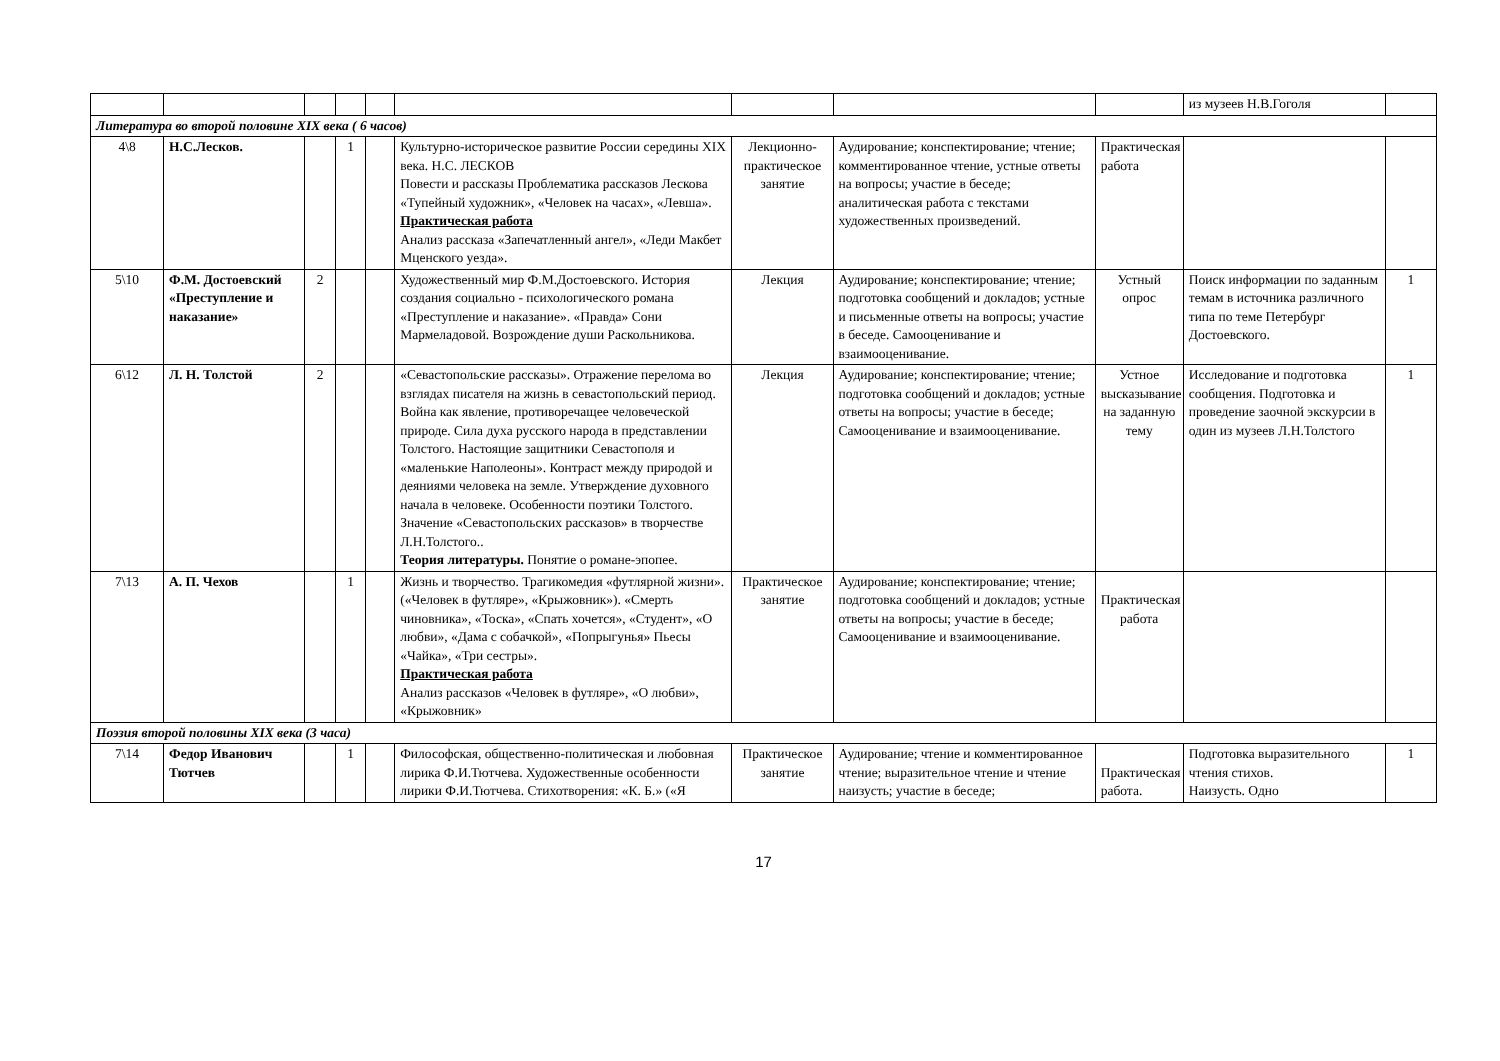| | | | | | | | | | из музеев Н.В.Гоголя | |
| Литература во второй половине XIX века ( 6 часов) | | | | | | | | | | |
| 4\8 | Н.С.Лесков. | | 1 | | Культурно-историческое развитие России середины XIX века. Н.С. ЛЕСКОВ Повести и рассказы Проблематика рассказов Лескова «Тупейный художник», «Человек на часах», «Левша». Практическая работа Анализ рассказа «Запечатленный ангел», «Леди Макбет Мценского уезда». | Лекционно-практическое занятие | Аудирование; конспектирование; чтение; комментированное чтение, устные ответы на вопросы; участие в беседе; аналитическая работа с текстами художественных произведений. | Практическая работа | | |
| 5\10 | Ф.М. Достоевский «Преступление и наказание» | 2 | | | Художественный мир Ф.М.Достоевского. История создания социально - психологического романа «Преступление и наказание». «Правда» Сони Мармеладовой. Возрождение души Раскольникова. | Лекция | Аудирование; конспектирование; чтение; подготовка сообщений и докладов; устные и письменные ответы на вопросы; участие в беседе. Самооценивание и взаимооценивание. | Устный опрос | Поиск информации по заданным темам в источника различного типа по теме Петербург Достоевского. | 1 |
| 6\12 | Л. Н. Толстой | 2 | | | «Севастопольские рассказы». Отражение перелома во взглядах писателя на жизнь в севастопольский период. Война как явление, противоречащее человеческой природе. Сила духа русского народа в представлении Толстого. Настоящие защитники Севастополя и «маленькие Наполеоны». Контраст между природой и деяниями человека на земле. Утверждение духовного начала в человеке. Особенности поэтики Толстого. Значение «Севастопольских рассказов» в творчестве Л.Н.Толстого.. Теория литературы. Понятие о романе-эпопее. | Лекция | Аудирование; конспектирование; чтение; подготовка сообщений и докладов; устные ответы на вопросы; участие в беседе; Самооценивание и взаимооценивание. | Устное высказывание на заданную тему | Исследование и подготовка сообщения. Подготовка и проведение заочной экскурсии в один из музеев Л.Н.Толстого | 1 |
| 7\13 | А. П. Чехов | | 1 | | Жизнь и творчество. Трагикомедия «футлярной жизни». («Человек в футляре», «Крыжовник»). «Смерть чиновника», «Тоска», «Спать хочется», «Студент», «О любви», «Дама с собачкой», «Попрыгунья» Пьесы «Чайка», «Три сестры». Практическая работа Анализ рассказов «Человек в футляре», «О любви», «Крыжовник» | Практическое занятие | Аудирование; конспектирование; чтение; подготовка сообщений и докладов; устные ответы на вопросы; участие в беседе; Самооценивание и взаимооценивание. | Практическая работа | | |
| Поэзия второй половины XIX века (3 часа) | | | | | | | | | | |
| 7\14 | Федор Иванович Тютчев | | 1 | | Философская, общественно-политическая и любовная лирика Ф.И.Тютчева. Художественные особенности лирики Ф.И.Тютчева. Стихотворения: «К. Б.» («Я | Практическое занятие | Аудирование; чтение и комментированное чтение; выразительное чтение и чтение наизусть; участие в беседе; | Практическая работа. | Подготовка выразительного чтения стихов. Наизусть. Одно | 1 |
17